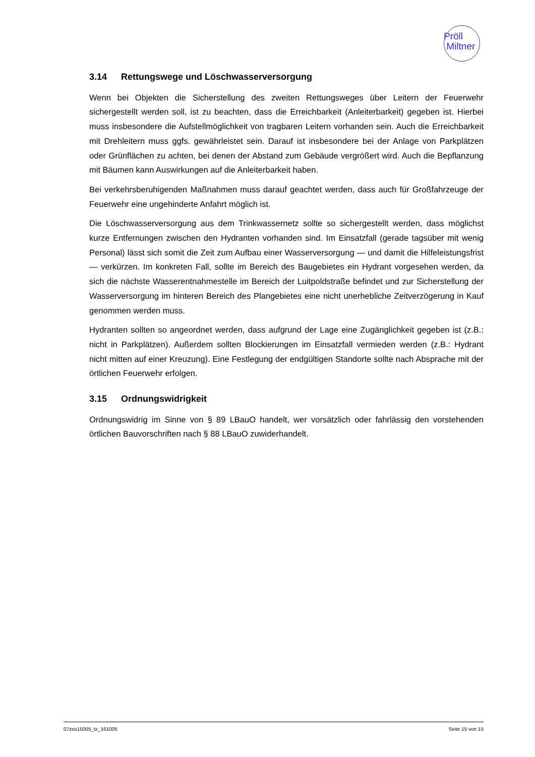Pröll
Miltner
3.14 Rettungswege und Löschwasserversorgung
Wenn bei Objekten die Sicherstellung des zweiten Rettungsweges über Leitern der Feuerwehr sichergestellt werden soll, ist zu beachten, dass die Erreichbarkeit (Anleiterbarkeit) gegeben ist. Hierbei muss insbesondere die Aufstellmöglichkeit von tragbaren Leitern vorhanden sein. Auch die Erreichbarkeit mit Drehleitern muss ggfs. gewährleistet sein. Darauf ist insbesondere bei der Anlage von Parkplätzen oder Grünflächen zu achten, bei denen der Abstand zum Gebäude vergrößert wird. Auch die Bepflanzung mit Bäumen kann Auswirkungen auf die Anleiterbarkeit haben.
Bei verkehrsberuhigenden Maßnahmen muss darauf geachtet werden, dass auch für Großfahrzeuge der Feuerwehr eine ungehinderte Anfahrt möglich ist.
Die Löschwasserversorgung aus dem Trinkwassernetz sollte so sichergestellt werden, dass möglichst kurze Entfernungen zwischen den Hydranten vorhanden sind. Im Einsatzfall (gerade tagsüber mit wenig Personal) lässt sich somit die Zeit zum Aufbau einer Wasserversorgung — und damit die Hilfeleistungsfrist — verkürzen. Im konkreten Fall, sollte im Bereich des Baugebietes ein Hydrant vorgesehen werden, da sich die nächste Wasserentnahmestelle im Bereich der Luitpoldstraße befindet und zur Sicherstellung der Wasserversorgung im hinteren Bereich des Plangebietes eine nicht unerhebliche Zeitverzögerung in Kauf genommen werden muss.
Hydranten sollten so angeordnet werden, dass aufgrund der Lage eine Zugänglichkeit gegeben ist (z.B.: nicht in Parkplätzen). Außerdem sollten Blockierungen im Einsatzfall vermieden werden (z.B.: Hydrant nicht mitten auf einer Kreuzung). Eine Festlegung der endgültigen Standorte sollte nach Absprache mit der örtlichen Feuerwehr erfolgen.
3.15 Ordnungswidrigkeit
Ordnungswidrig im Sinne von § 89 LBauO handelt, wer vorsätzlich oder fahrlässig den vorstehenden örtlichen Bauvorschriften nach § 88 LBauO zuwiderhandelt.
07zso15005_tx_161005 Seite 15 von 15